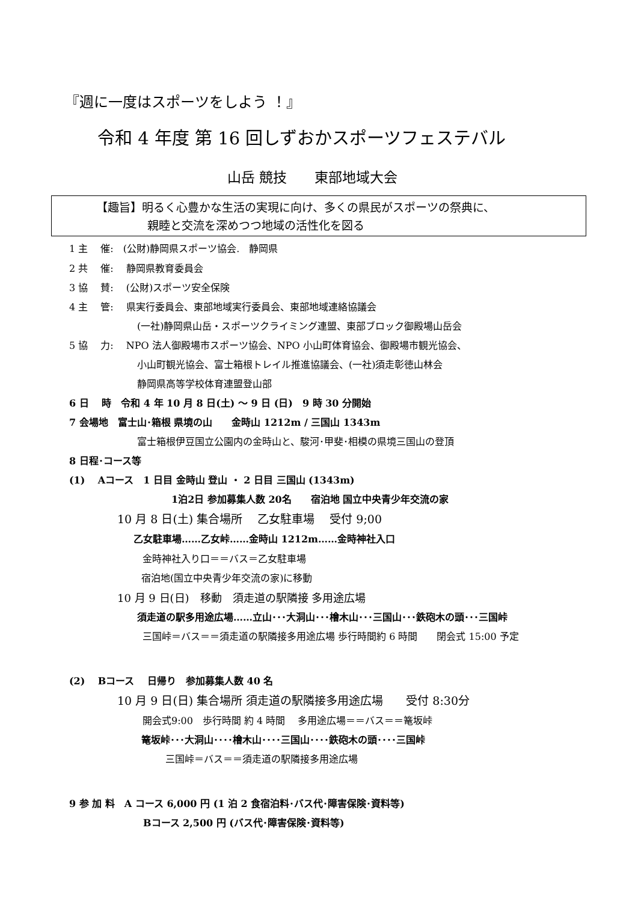『週に一度はスポーツをしよう ！』
令和 4 年度 第 16 回しずおかスポーツフェステバル
山岳 競技　　東部地域大会
【趣旨】明るく心豊かな生活の実現に向け、多くの県民がスポーツの祭典に、
親睦と交流を深めつつ地域の活性化を図る
1 主　 催:　(公財)静岡県スポーツ協会.　静岡県
2 共　 催:　 静岡県教育委員会
3 協　 賛:　 (公財)スポーツ安全保険
4 主　 管:　 県実行委員会、東部地域実行委員会、東部地域連絡協議会
(一社)静岡県山岳・スポーツクライミング連盟、東部ブロック御殿場山岳会
5 協　 力:　 NPO 法人御殿場市スポーツ協会、NPO 小山町体育協会、御殿場市観光協会、
小山町観光協会、富士箱根トレイル推進協議会、(一社)須走彰徳山林会
静岡県高等学校体育連盟登山部
6 日　 時　令和 4 年 10 月 8 日(土) ～ 9 日 (日)　9 時 30 分開始
7 会場地　富士山･箱根 県境の山　　金時山 1212m / 三国山 1343m
富士箱根伊豆国立公園内の金時山と、駿河･甲斐･相模の県境三国山の登頂
8 日程･コース等
(1)　 Aコース　1 日目 金時山 登山 ・ 2 日目 三国山 (1343m)
1泊2日 参加募集人数 20名　　宿泊地 国立中央青少年交流の家
10 月 8 日(土) 集合場所　 乙女駐車場　 受付 9;00
乙女駐車場……乙女峠……金時山 1212m……金時神社入口
金時神社入り口＝＝バス＝乙女駐車場
宿泊地(国立中央青少年交流の家)に移動
10 月 9 日(日)　移動　須走道の駅隣接 多用途広場
須走道の駅多用途広場……立山･･･大洞山･･･檜木山･･･三国山･･･鉄砲木の頭･･･三国峠
三国峠＝バス＝＝須走道の駅隣接多用途広場 歩行時間約 6 時間　　閉会式 15:00 予定
(2)　 Bコース　 日帰り　参加募集人数 40 名
10 月 9 日(日) 集合場所 須走道の駅隣接多用途広場　　受付 8:30分
開会式9:00　歩行時間 約 4 時間　 多用途広場＝＝バス＝＝篭坂峠
篭坂峠･･･大洞山････檜木山････三国山････鉄砲木の頭････三国峠
三国峠＝バス＝＝須走道の駅隣接多用途広場
9 参 加 料　A コース 6,000 円 (1 泊 2 食宿泊料･バス代･障害保険･資料等)
Bコース 2,500 円 (バス代･障害保険･資料等)